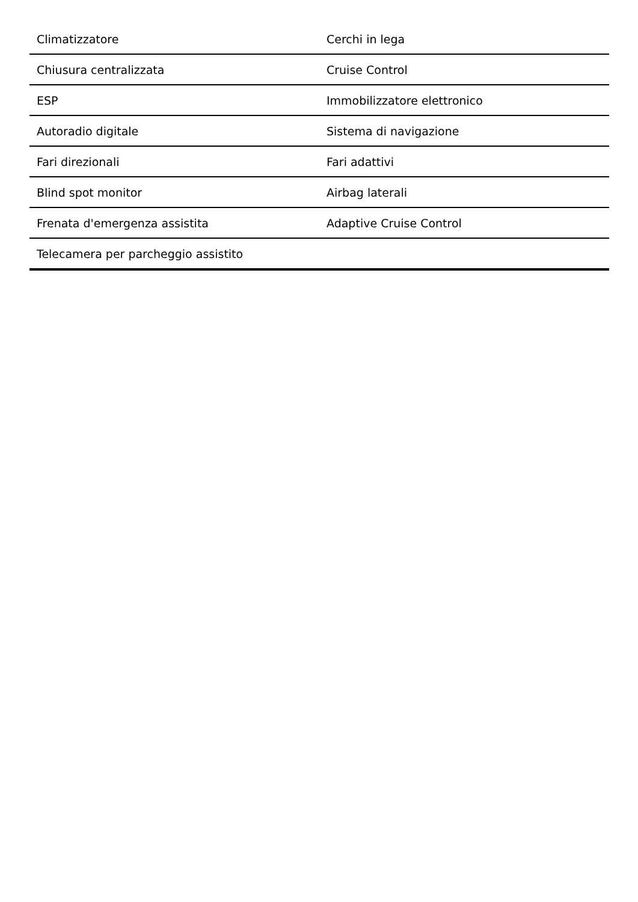| Climatizzatore | Cerchi in lega |
| Chiusura centralizzata | Cruise Control |
| ESP | Immobilizzatore elettronico |
| Autoradio digitale | Sistema di navigazione |
| Fari direzionali | Fari adattivi |
| Blind spot monitor | Airbag laterali |
| Frenata d'emergenza assistita | Adaptive Cruise Control |
| Telecamera per parcheggio assistito | |